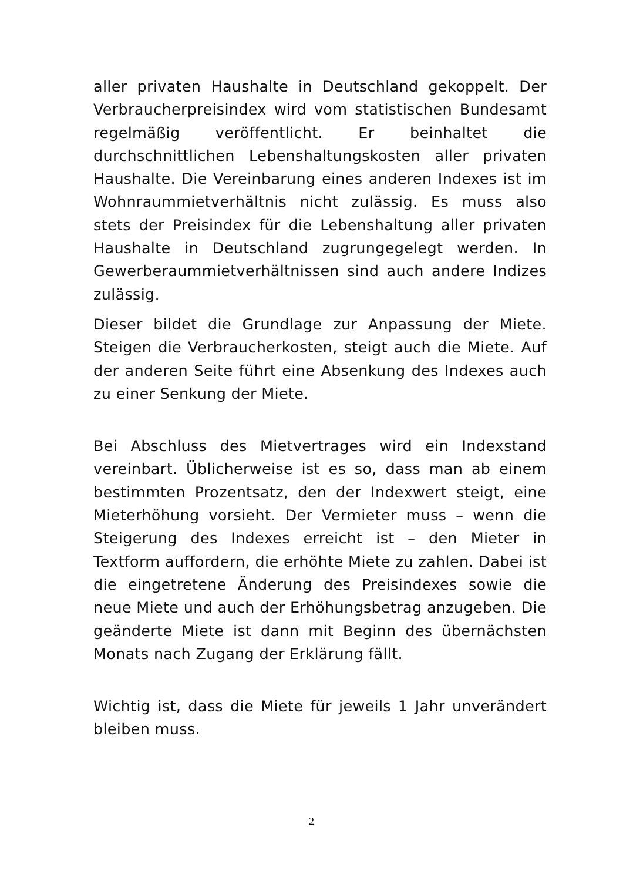aller privaten Haushalte in Deutschland gekoppelt. Der Verbraucherpreisindex wird vom statistischen Bundesamt regelmäßig veröffentlicht. Er beinhaltet die durchschnittlichen Lebenshaltungskosten aller privaten Haushalte. Die Vereinbarung eines anderen Indexes ist im Wohnraummietverhältnis nicht zulässig. Es muss also stets der Preisindex für die Lebenshaltung aller privaten Haushalte in Deutschland zugrungegelegt werden. In Gewerberaummietverhältnissen sind auch andere Indizes zulässig.
Dieser bildet die Grundlage zur Anpassung der Miete. Steigen die Verbraucherkosten, steigt auch die Miete. Auf der anderen Seite führt eine Absenkung des Indexes auch zu einer Senkung der Miete.
Bei Abschluss des Mietvertrages wird ein Indexstand vereinbart. Üblicherweise ist es so, dass man ab einem bestimmten Prozentsatz, den der Indexwert steigt, eine Mieterhöhung vorsieht. Der Vermieter muss – wenn die Steigerung des Indexes erreicht ist – den Mieter in Textform auffordern, die erhöhte Miete zu zahlen. Dabei ist die eingetretene Änderung des Preisindexes sowie die neue Miete und auch der Erhöhungsbetrag anzugeben. Die geänderte Miete ist dann mit Beginn des übernächsten Monats nach Zugang der Erklärung fällt.
Wichtig ist, dass die Miete für jeweils 1 Jahr unverändert bleiben muss.
2